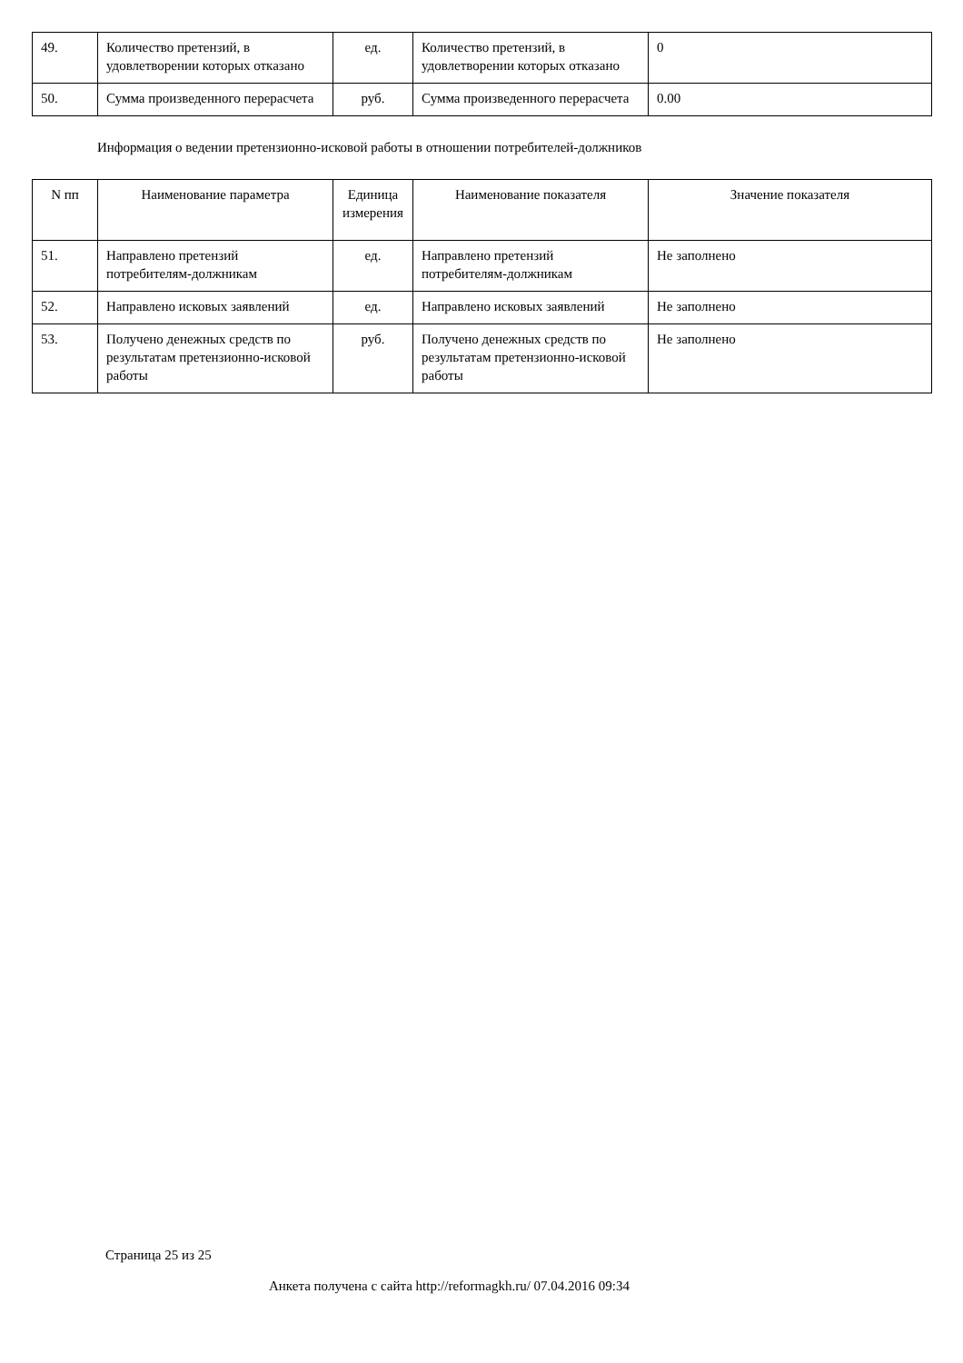| 49. | Количество претензий, в удовлетворении которых отказано | ед. | Количество претензий, в удовлетворении которых отказано | 0 |
| 50. | Сумма произведенного перерасчета | руб. | Сумма произведенного перерасчета | 0.00 |
Информация о ведении претензионно-исковой работы в отношении потребителей-должников
| N пп | Наименование параметра | Единица измерения | Наименование показателя | Значение показателя |
| --- | --- | --- | --- | --- |
| 51. | Направлено претензий потребителям-должникам | ед. | Направлено претензий потребителям-должникам | Не заполнено |
| 52. | Направлено исковых заявлений | ед. | Направлено исковых заявлений | Не заполнено |
| 53. | Получено денежных средств по результатам претензионно-исковой работы | руб. | Получено денежных средств по результатам претензионно-исковой работы | Не заполнено |
Страница 25 из 25
Анкета получена с сайта http://reformagkh.ru/ 07.04.2016 09:34